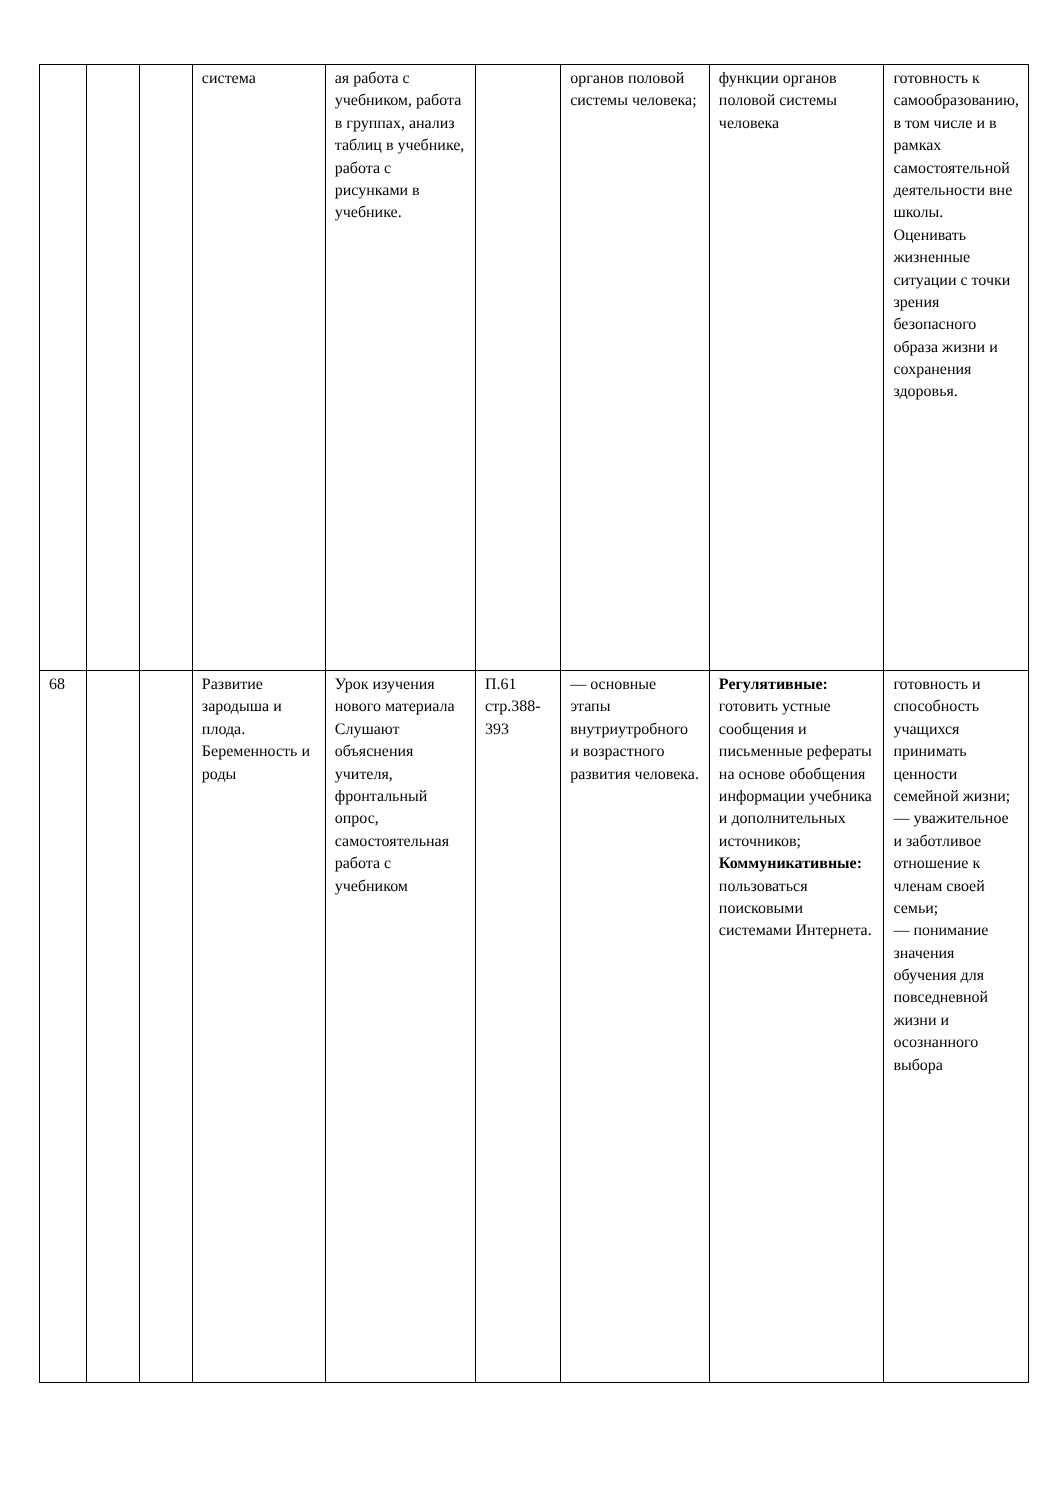| | | | система | ая работа с учебником, работа в группах, анализ таблиц в учебнике, работа с рисунками в учебнике. | | органов половой системы человека; | функции органов половой системы человека | готовность к самообразованию, в том числе и в рамках самостоятельной деятельности вне школы. Оценивать жизненные ситуации с точки зрения безопасного образа жизни и сохранения здоровья. |
| 68 | | | Развитие зародыша и плода. Беременность и роды | Урок изучения нового материала Слушают объяснения учителя, фронтальный опрос, самостоятельная работа с учебником | П.61 стр.388-393 | — основные этапы внутриутробного и возрастного развития человека. | Регулятивные: готовить устные сообщения и письменные рефераты на основе обобщения информации учебника и дополнительных источников; Коммуникативные: пользоваться поисковыми системами Интернета. | готовность и способность учащихся принимать ценности семейной жизни; — уважительное и заботливое отношение к членам своей семьи; — понимание значения обучения для повседневной жизни и осознанного выбора |